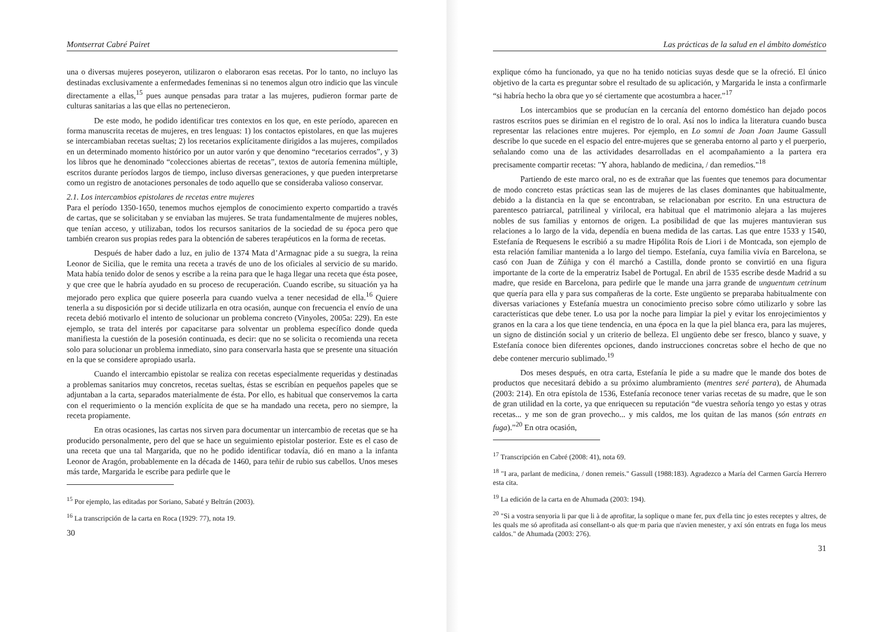Montserrat Cabré Pairet
una o diversas mujeres poseyeron, utilizaron o elaboraron esas recetas. Por lo tanto, no incluyo las destinadas exclusivamente a enfermedades femeninas si no tenemos algun otro indicio que las vincule directamente a ellas,<sup>15</sup> pues aunque pensadas para tratar a las mujeres, pudieron formar parte de culturas sanitarias a las que ellas no pertenecieron.
De este modo, he podido identificar tres contextos en los que, en este período, aparecen en forma manuscrita recetas de mujeres, en tres lenguas: 1) los contactos epistolares, en que las mujeres se intercambiaban recetas sueltas; 2) los recetarios explícitamente dirigidos a las mujeres, compilados en un determinado momento histórico por un autor varón y que denomino “recetarios cerrados”, y 3) los libros que he denominado “colecciones abiertas de recetas”, textos de autoría femenina múltiple, escritos durante períodos largos de tiempo, incluso diversas generaciones, y que pueden interpretarse como un registro de anotaciones personales de todo aquello que se consideraba valioso conservar.
2.1. Los intercambios epistolares de recetas entre mujeres
Para el período 1350-1650, tenemos muchos ejemplos de conocimiento experto compartido a través de cartas, que se solicitaban y se enviaban las mujeres. Se trata fundamentalmente de mujeres nobles, que tenían acceso, y utilizaban, todos los recursos sanitarios de la sociedad de su época pero que también crearon sus propias redes para la obtención de saberes terapéuticos en la forma de recetas.
Después de haber dado a luz, en julio de 1374 Mata d’Armagnac pide a su suegra, la reina Leonor de Sicilia, que le remita una receta a través de uno de los oficiales al servicio de su marido. Mata había tenido dolor de senos y escribe a la reina para que le haga llegar una receta que ésta posee, y que cree que le habría ayudado en su proceso de recuperación. Cuando escribe, su situación ya ha mejorado pero explica que quiere poseerla para cuando vuelva a tener necesidad de ella.<sup>16</sup> Quiere tenerla a su disposición por si decide utilizarla en otra ocasión, aunque con frecuencia el envío de una receta debió motivarlo el intento de solucionar un problema concreto (Vinyoles, 2005a: 229). En este ejemplo, se trata del interés por capacitarse para solventar un problema específico donde queda manifiesta la cuestión de la posesión continuada, es decir: que no se solicita o recomienda una receta solo para solucionar un problema inmediato, sino para conservarla hasta que se presente una situación en la que se considere apropiado usarla.
Cuando el intercambio epistolar se realiza con recetas especialmente requeridas y destinadas a problemas sanitarios muy concretos, recetas sueltas, éstas se escribían en pequeños papeles que se adjuntaban a la carta, separados materialmente de ésta. Por ello, es habitual que conservemos la carta con el requerimiento o la mención explícita de que se ha mandado una receta, pero no siempre, la receta propiamente.
En otras ocasiones, las cartas nos sirven para documentar un intercambio de recetas que se ha producido personalmente, pero del que se hace un seguimiento epistolar posterior. Este es el caso de una receta que una tal Margarida, que no he podido identificar todavía, dió en mano a la infanta Leonor de Aragón, probablemente en la década de 1460, para teñir de rubio sus cabellos. Unos meses más tarde, Margarida le escribe para pedirle que le
<sup>15</sup> Por ejemplo, las editadas por Soriano, Sabaté y Beltrán (2003).
<sup>16</sup> La transcripción de la carta en Roca (1929: 77), nota 19.
30
Las prácticas de la salud en el ámbito doméstico
explique cómo ha funcionado, ya que no ha tenido noticias suyas desde que se la ofreció. El único objetivo de la carta es preguntar sobre el resultado de su aplicación, y Margarida le insta a confirmarle “si habría hecho la obra que yo sé ciertamente que acostumbra a hacer.”<sup>17</sup>
Los intercambios que se producían en la cercanía del entorno doméstico han dejado pocos rastros escritos pues se dirimían en el registro de lo oral. Así nos lo indica la literatura cuando busca representar las relaciones entre mujeres. Por ejemplo, en Lo somni de Joan Joan Jaume Gassull describe lo que sucede en el espacio del entre-mujeres que se generaba entorno al parto y el puerperio, señalando como una de las actividades desarrolladas en el acompañamiento a la partera era precisamente compartir recetas: "Y ahora, hablando de medicina, / dan remedios."<sup>18</sup>
Partiendo de este marco oral, no es de extrañar que las fuentes que tenemos para documentar de modo concreto estas prácticas sean las de mujeres de las clases dominantes que habitualmente, debido a la distancia en la que se encontraban, se relacionaban por escrito. En una estructura de parentesco patriarcal, patrilineal y virilocal, era habitual que el matrimonio alejara a las mujeres nobles de sus familias y entornos de origen. La posibilidad de que las mujeres mantuvieran sus relaciones a lo largo de la vida, dependía en buena medida de las cartas. Las que entre 1533 y 1540, Estefanía de Requesens le escribió a su madre Hipólita Roís de Liori i de Montcada, son ejemplo de esta relación familiar mantenida a lo largo del tiempo. Estefanía, cuya familia vivía en Barcelona, se casó con Juan de Zúñiga y con él marchó a Castilla, donde pronto se convirtió en una figura importante de la corte de la emperatriz Isabel de Portugal. En abril de 1535 escribe desde Madrid a su madre, que reside en Barcelona, para pedirle que le mande una jarra grande de unguentum cetrinum que quería para ella y para sus compañeras de la corte. Este ungüento se preparaba habitualmente con diversas variaciones y Estefanía muestra un conocimiento preciso sobre cómo utilizarlo y sobre las características que debe tener. Lo usa por la noche para limpiar la piel y evitar los enrojecimientos y granos en la cara a los que tiene tendencia, en una época en la que la piel blanca era, para las mujeres, un signo de distinción social y un criterio de belleza. El ungüento debe ser fresco, blanco y suave, y Estefanía conoce bien diferentes opciones, dando instrucciones concretas sobre el hecho de que no debe contener mercurio sublimado.<sup>19</sup>
Dos meses después, en otra carta, Estefanía le pide a su madre que le mande dos botes de productos que necesitará debido a su próximo alumbramiento (mentres seré partera), de Ahumada (2003: 214). En otra epístola de 1536, Estefanía reconoce tener varias recetas de su madre, que le son de gran utilidad en la corte, ya que enriquecen su reputación “de vuestra señoría tengo yo estas y otras recetas... y me son de gran provecho... y mis caldos, me los quitan de las manos (són entrats en fuga).”<sup>20</sup> En otra ocasión,
<sup>17</sup> Transcripción en Cabré (2008: 41), nota 69.
<sup>18</sup> "I ara, parlant de medicina, / donen remeis." Gassull (1988:183). Agradezco a María del Carmen García Herrero esta cita.
<sup>19</sup> La edición de la carta en de Ahumada (2003: 194).
<sup>20</sup> "Si a vostra senyoria li par que li à de aprofitar, la soplique o mane fer, pux d'ella tinc jo estes receptes y altres, de les quals me só aprofitada así consellant-o als que·m paria que n'avien menester, y axí són entrats en fuga los meus caldos." de Ahumada (2003: 276).
31